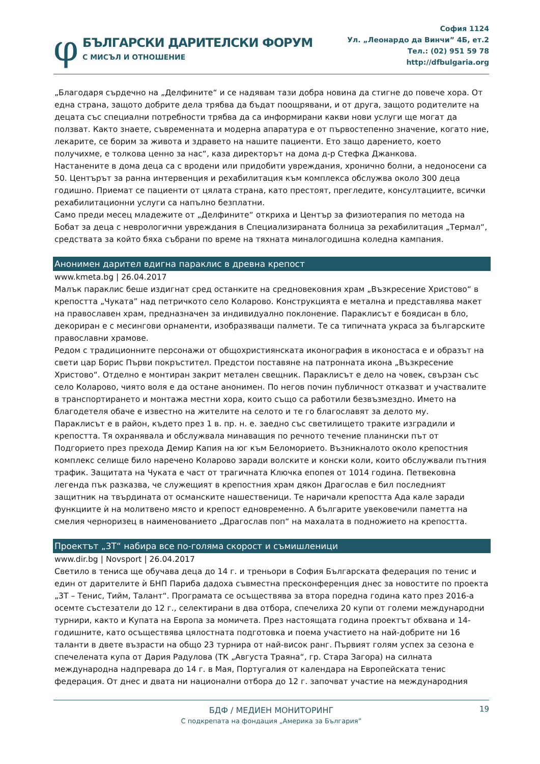φ
БЪЛГАРСКИ ДАРИТЕЛСКИ ФОРУМ
С МИСЪЛ И ОТНОШЕНИЕ
София 1124
Ул. „Леонардо да Винчи” 4Б, ет.2
Тел.: (02) 951 59 78
http://dfbulgaria.org
„Благодаря сърдечно на „Делфините“ и се надявам тази добра новина да стигне до повече хора. От една страна, защото добрите дела трябва да бъдат поощрявани, и от друга, защото родителите на децата със специални потребности трябва да са информирани какви нови услуги ще могат да ползват. Както знаете, съвременната и модерна апаратура е от първостепенно значение, когато ние, лекарите, се борим за живота и здравето на нашите пациенти. Ето защо дарението, което получихме, е толкова ценно за нас“, каза директорът на дома д-р Стефка Джанкова.
Настанените в дома деца са с вродени или придобити увреждания, хронично болни, а недоносени са 50. Центърът за ранна интервенция и рехабилитация към комплекса обслужва около 300 деца годишно. Приемат се пациенти от цялата страна, като престоят, прегледите, консултациите, всички рехабилитационни услуги са напълно безплатни.
Само преди месец младежите от „Делфините“ откриха и Център за физиотерапия по метода на Бобат за деца с неврологични увреждания в Специализираната болница за рехабилитация „Термал“, средствата за който бяха събрани по време на тяхната миналогодишна коледна кампания.
Анонимен дарител вдигна параклис в древна крепост
www.kmeta.bg | 26.04.2017
Малък параклис беше издигнат сред останките на средновековния храм „Възкресение Христово“ в крепостта „Чуката” над петричкото село Коларово. Конструкцията е метална и представлява макет на православен храм, предназначен за индивидуално поклонение. Параклисът е боядисан в бло, декориран е с месингови орнаменти, изобразяващи палмети. Те са типичната украса за българските православни храмове.
Редом с традиционните персонажи от общохристиянската иконография в иконостаса е и образът на свети цар Борис Първи покръстител. Предстои поставяне на патронната икона „Възкресение Христово“. Отделно е монтиран закрит метален свещник. Параклисът е дело на човек, свързан със село Коларово, чиято воля е да остане анонимен. По негов почин публичност отказват и участвалите в транспортирането и монтажа местни хора, които също са работили безвъзмездно. Името на благодетеля обаче е известно на жителите на селото и те го благославят за делото му.
Параклисът е в район, където през 1 в. пр. н. е. заедно със светилището траките изградили и крепостта. Тя охранявала и обслужвала минаващия по речното течение планински път от Подгорието през прехода Демир Капия на юг към Беломорието. Възникналото около крепостния комплекс селище било наречено Коларово заради волските и конски коли, които обслужвали пътния трафик. Защитата на Чуката е част от трагичната Ключка епопея от 1014 година. Петвековна легенда пък разказва, че служещият в крепостния храм дякон Драгослав е бил последният защитник на твърдината от османските нашественици. Те наричали крепостта Ада кале заради функциите ѝ на молитвено място и крепост едновременно. А българите увековечили паметта на смелия черноризец в наименованието „Драгослав поп“ на махалата в подножието на крепостта.
Проектът „3Т“ набира все по-голяма скорост и съмишленици
www.dir.bg | Novsport | 26.04.2017
Светило в тениса ще обучава деца до 14 г. и треньори в София Българската федерация по тенис и един от дарителите ѝ БНП Париба дадоха съвместна пресконференция днес за новостите по проекта „3Т – Тенис, Тийм, Талант“. Програмата се осъществява за втора поредна година като през 2016-а осемте състезатели до 12 г., селектирани в два отбора, спечелиха 20 купи от големи международни турнири, както и Купата на Европа за момичета. През настоящата година проектът обхвана и 14-годишните, като осъществява цялостната подготовка и поема участието на най-добрите ни 16 таланти в двете възрасти на общо 23 турнира от най-висок ранг. Първият голям успех за сезона е спечелената купа от Дария Радулова (ТК „Августа Траяна“, гр. Стара Загора) на силната международна надпревара до 14 г. в Мая, Португалия от календара на Европейската тенис федерация. От днес и двата ни национални отбора до 12 г. започват участие на международния
19
БДФ / МЕДИЕН МОНИТОРИНГ
С подкрепата на фондация „Америка за България”